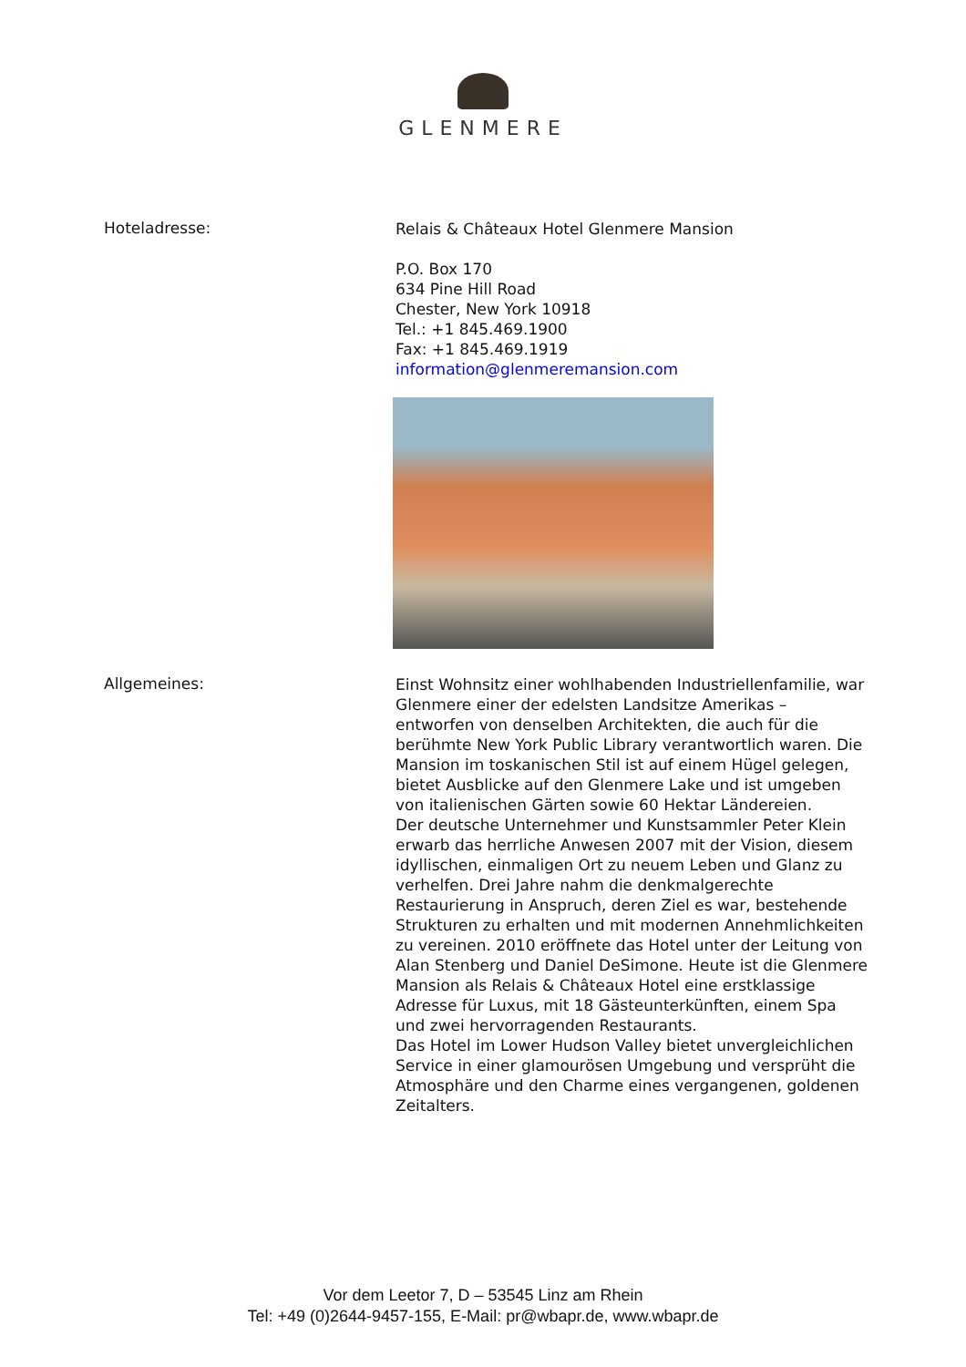GLENMERE
Hoteladresse:
Relais & Châteaux Hotel Glenmere Mansion
P.O. Box 170
634 Pine Hill Road
Chester, New York 10918
Tel.: +1 845.469.1900
Fax: +1 845.469.1919
information@glenmeremansion.com
Allgemeines:
Einst Wohnsitz einer wohlhabenden Industriellenfamilie, war Glenmere einer der edelsten Landsitze Amerikas – entworfen von denselben Architekten, die auch für die berühmte New York Public Library verantwortlich waren. Die Mansion im toskanischen Stil ist auf einem Hügel gelegen, bietet Ausblicke auf den Glenmere Lake und ist umgeben von italienischen Gärten sowie 60 Hektar Ländereien.
Der deutsche Unternehmer und Kunstsammler Peter Klein erwarb das herrliche Anwesen 2007 mit der Vision, diesem idyllischen, einmaligen Ort zu neuem Leben und Glanz zu verhelfen. Drei Jahre nahm die denkmalgerechte Restaurierung in Anspruch, deren Ziel es war, bestehende Strukturen zu erhalten und mit modernen Annehmlichkeiten zu vereinen. 2010 eröffnete das Hotel unter der Leitung von Alan Stenberg und Daniel DeSimone. Heute ist die Glenmere Mansion als Relais & Châteaux Hotel eine erstklassige Adresse für Luxus, mit 18 Gästeunterkünften, einem Spa und zwei hervorragenden Restaurants.
Das Hotel im Lower Hudson Valley bietet unvergleichlichen Service in einer glamourösen Umgebung und versprüht die Atmosphäre und den Charme eines vergangenen, goldenen Zeitalters.
Vor dem Leetor 7, D – 53545 Linz am Rhein
Tel: +49 (0)2644-9457-155, E-Mail: pr@wbapr.de, www.wbapr.de